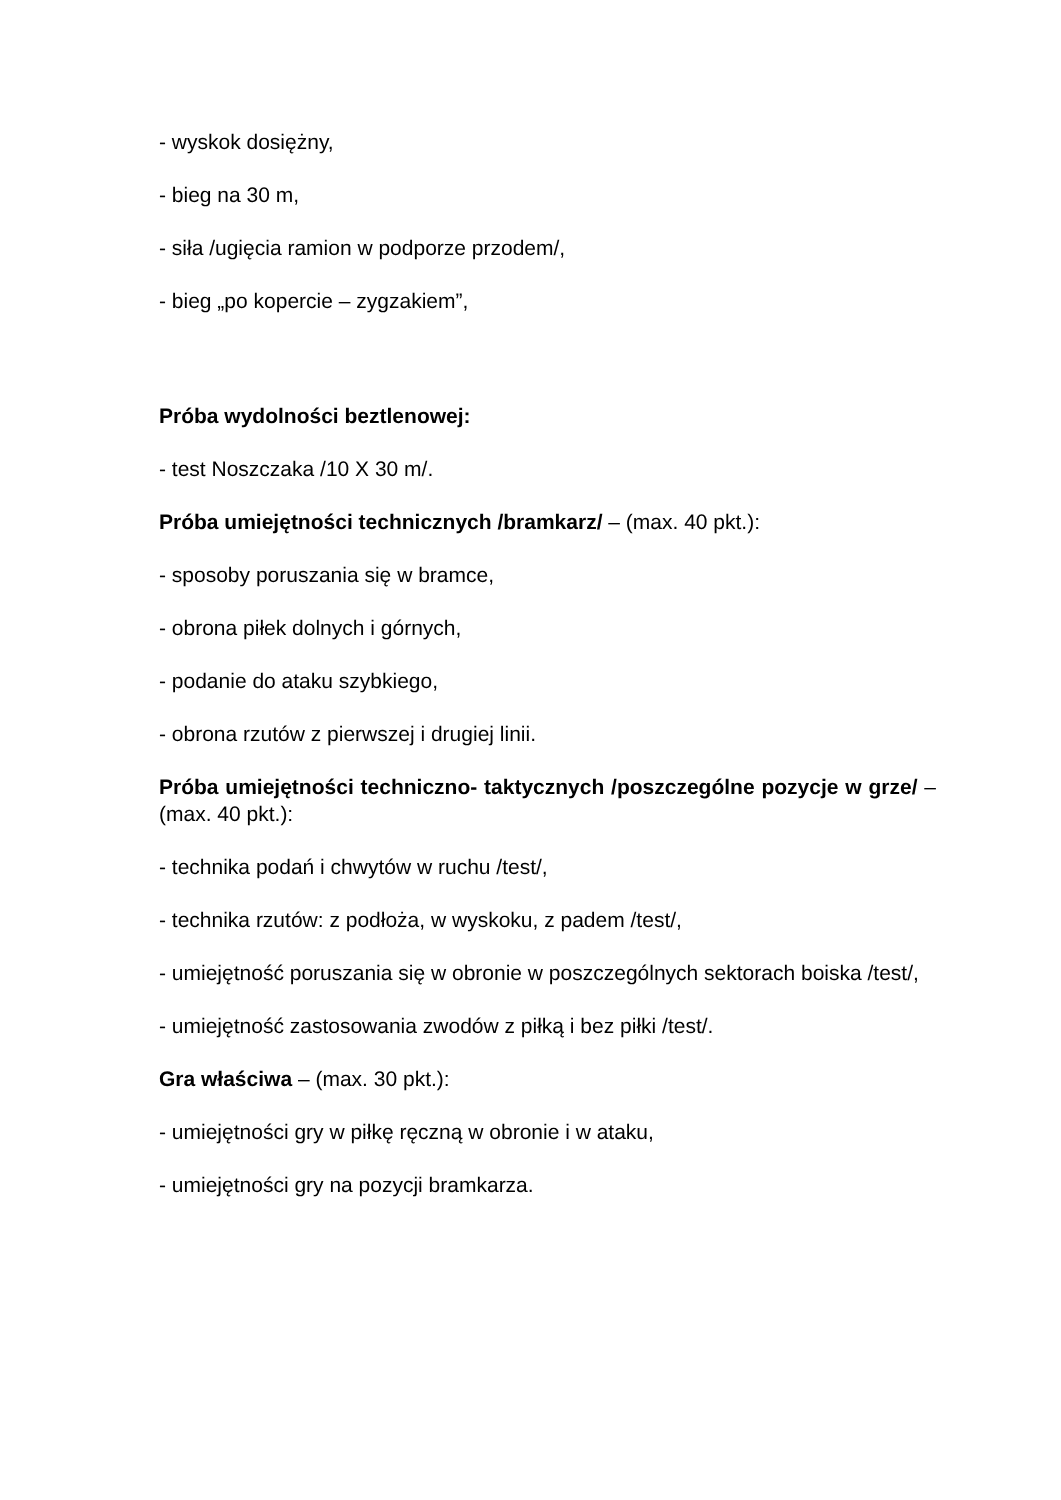- wyskok dosiężny,
- bieg na 30 m,
- siła /ugięcia ramion w podporze przodem/,
- bieg „po kopercie – zygzakiem”,
Próba wydolności beztlenowej:
- test Noszczaka /10 X 30 m/.
Próba umiejętności technicznych /bramkarz/ – (max. 40 pkt.):
- sposoby poruszania się w bramce,
- obrona piłek dolnych i górnych,
- podanie do ataku szybkiego,
- obrona rzutów z pierwszej i drugiej linii.
Próba umiejętności techniczno- taktycznych /poszczególne pozycje w grze/ – (max. 40 pkt.):
- technika podań i chwytów w ruchu /test/,
- technika rzutów: z podłoża, w wyskoku, z padem /test/,
- umiejętność poruszania się w obronie w poszczególnych sektorach boiska /test/,
- umiejętność zastosowania zwodów z piłką i bez piłki /test/.
Gra właściwa – (max. 30 pkt.):
- umiejętności gry w piłkę ręczną w obronie i w ataku,
- umiejętności gry na pozycji bramkarza.